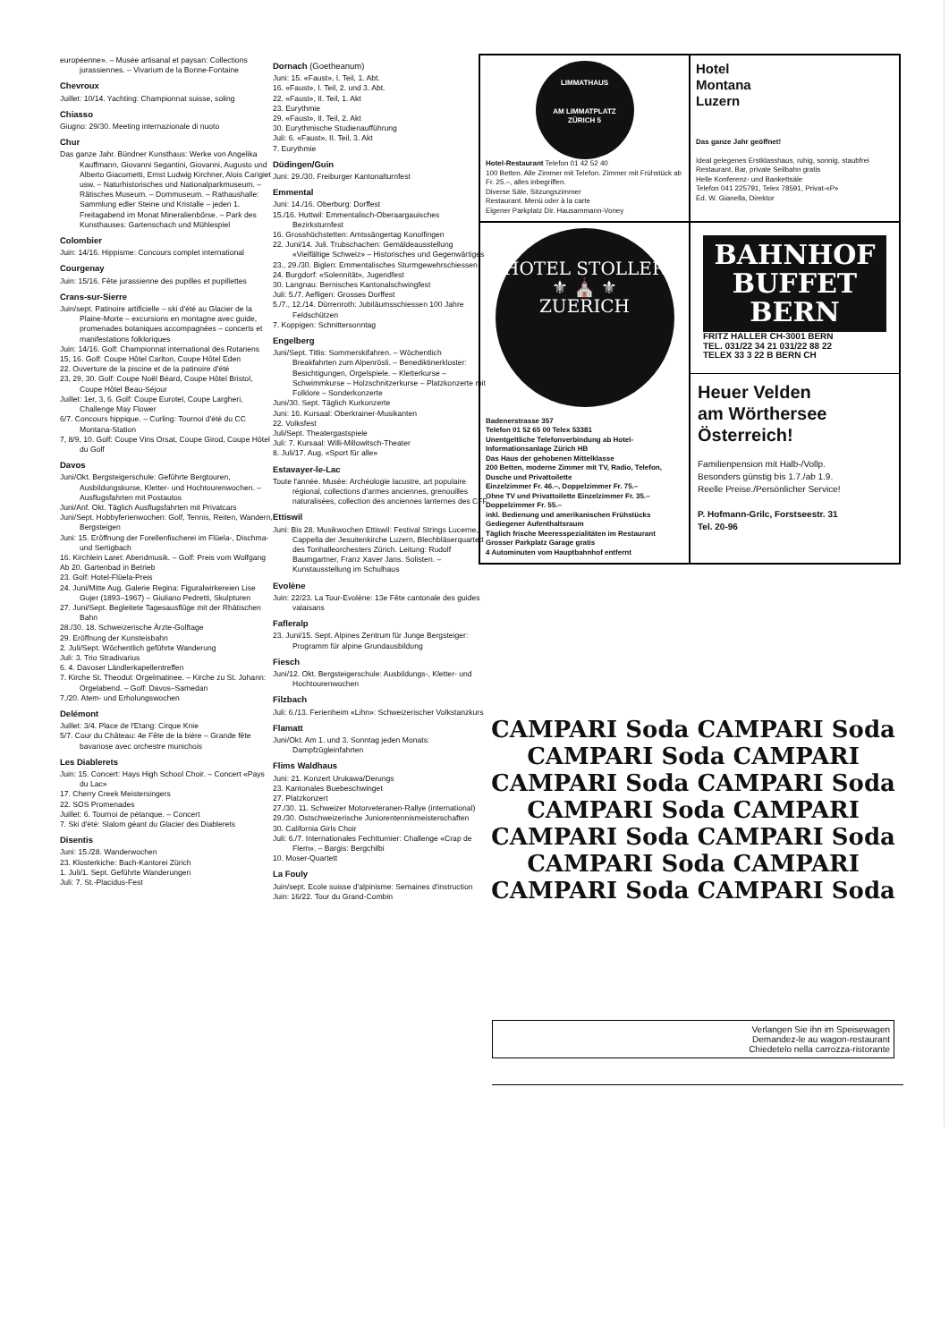européenne». – Musée artisanal et paysan: Collections jurassiennes. – Vivarium de la Bonne-Fontaine
Chevroux
Juillet: 10/14. Yachting: Championnat suisse, soling
Chiasso
Giugno: 29/30. Meeting internazionale di nuoto
Chur
Das ganze Jahr. Bündner Kunsthaus: Werke von Angelika Kauffmann, Giovanni Segantini, Giovanni, Augusto und Alberto Giacometti, Ernst Ludwig Kirchner, Alois Carigiet usw. – Naturhistorisches und Nationalparkmuseum. – Rätisches Museum. – Dommuseum. – Rathaushalle: Sammlung edler Steine und Kristalle – jeden 1. Freitagabend im Monat Mineralienbörse. – Park des Kunsthauses: Gartenschach und Mühlespiel
Colombier
Juin: 14/16. Hippisme: Concours complet international
Courgenay
Juin: 15/16. Fête jurassienne des pupilles et pupillettes
Crans-sur-Sierre
Juin/sept. Patinoire artificielle – ski d'été au Glacier de la Plaine-Morte – excursions en montagne avec guide, promenades botaniques accompagnées – concerts et manifestations folkloriques
Juin: 14/16. Golf: Championnat international des Rotariens
15, 16. Golf: Coupe Hôtel Carlton, Coupe Hôtel Eden
22. Ouverture de la piscine et de la patinoire d'été
23, 29, 30. Golf: Coupe Noël Béard, Coupe Hôtel Bristol, Coupe Hôtel Beau-Séjour
Juillet: 1er, 3, 6. Golf: Coupe Eurotel, Coupe Largheri, Challenge May Flower
6/7. Concours hippique. – Curling: Tournoi d'été du CC Montana-Station
7, 8/9, 10. Golf: Coupe Vins Orsat, Coupe Girod, Coupe Hôtel du Golf
Davos
Juni/Okt. Bergsteigerschule: Geführte Bergtouren, Ausbildungskurse, Kletter- und Hochtourenwochen. – Ausflugsfahrten mit Postautos
Juni/Anf. Okt. Täglich Ausflugsfahrten mit Privatcars
Juni/Sept. Hobbyferienwochen: Golf, Tennis, Reiten, Wandern, Bergsteigen
Juni: 15. Eröffnung der Forellenfischerei im Flüela-, Dischma- und Sertigbach
16. Kirchlein Laret: Abendmusik. – Golf: Preis vom Wolfgang
Ab 20. Gartenbad in Betrieb
23. Golf: Hotel-Flüela-Preis
24. Juni/Mitte Aug. Galerie Regina: Figuralwirkereien Lise Gujer (1893–1967) – Giuliano Pedretti, Skulpturen
27. Juni/Sept. Begleitete Tagesausflüge mit der Rhätischen Bahn
28./30. 18. Schweizerische Ärzte-Golftage
29. Eröffnung der Kunsteisbahn
2. Juli/Sept. Wöchentlich geführte Wanderung
Juli: 3. Trio Stradivarius
6. 4. Davoser Ländlerkapellentreffen
7. Kirche St. Theodul: Orgelmatinee. – Kirche zu St. Johann: Orgelabend. – Golf: Davos–Samedan
7./20. Atem- und Erholungswochen
Delémont
Juillet: 3/4. Place de l'Etang: Cirque Knie
5/7. Cour du Château: 4e Fête de la bière – Grande fête bavariose avec orchestre munichois
Les Diablerets
Juin: 15. Concert: Hays High School Choir. – Concert «Pays du Lac»
17. Cherry Creek Meistersingers
22. SOS Promenades
Juillet: 6. Tournoi de pétanque. – Concert
7. Ski d'été: Slalom géant du Glacier des Diablerets
Disentis
Juni: 15./28. Wanderwochen
23. Klosterkiche: Bach-Kantorei Zürich
1. Juli/1. Sept. Geführte Wanderungen
Juli: 7. St.-Placidus-Fest
Dornach (Goetheanum)
Juni: 15. «Faust», I. Teil, 1. Abt.
16. «Faust», I. Teil, 2. und 3. Abt.
22. «Faust», II. Teil, 1. Akt
23. Eurythmie
29. «Faust», II. Teil, 2. Akt
30. Eurythmische Studienaufführung
Juli: 6. «Faust», II. Teil, 3. Akt
7. Eurythmie
Düdingen/Guin
Juni: 29./30. Freiburger Kantonalturnfest
Emmental
Juni: 14./16. Oberburg: Dorffest
15./16. Huttwil: Emmentalisch-Oberaargauisches Bezirksturnfest
16. Grosshöchstetten: Amtssängertag Konolfingen
22. Juni/14. Juli. Trubschachen: Gemäldeausstellung «Vielfältige Schweiz» – Historisches und Gegenwärtiges
23., 29./30. Biglen: Emmentalisches Sturmgewehrschiessen
24. Burgdorf: «Solennität», Jugendfest
30. Langnau: Bernisches Kantonalschwingfest
Juli: 5./7. Aefligen: Grosses Dorffest
5./7., 12./14. Dürrenroth: Jubiläumsschiessen 100 Jahre Feldschützen
7. Koppigen: Schnittersonntag
Engelberg
Juni/Sept. Titlis: Sommerskifahren. – Wöchentlich Breakfahrten zum Alpenrösli. – Benediktinerkloster: Besichtigungen, Orgelspiele. – Kletterkurse – Schwimmkurse – Holzschnitzerkurse – Platzkonzerte mit Folklore – Sonderkonzerte
Juni/30. Sept. Täglich Kurkonzerte
Juni: 16. Kursaal: Oberkrainer-Musikanten
22. Volksfest
Juli/Sept. Theatergastspiele
Juli: 7. Kursaal: Willi-Millowitsch-Theater
8. Juli/17. Aug. «Sport für alle»
Estavayer-le-Lac
Toute l'année. Musée: Archéologie lacustre, art populaire régional, collections d'armes anciennes, grenouilles naturalisées, collection des anciennes lanternes des CFF
Ettiswil
Juni: Bis 28. Musikwochen Ettiswil: Festival Strings Lucerne, Cappella der Jesuitenkirche Luzern, Blechbläserquartett des Tonhalleorchesters Zürich. Leitung: Rudolf Baumgartner, Franz Xaver Jans. Solisten. – Kunstausstellung im Schulhaus
Evolène
Juin: 22/23. La Tour-Evolène: 13e Fête cantonale des guides valaisans
Fafleralp
23. Juni/15. Sept. Alpines Zentrum für Junge Bergsteiger: Programm für alpine Grundausbildung
Fiesch
Juni/12. Okt. Bergsteigerschule: Ausbildungs-, Kletter- und Hochtourenwochen
Filzbach
Juli: 6./13. Ferienheim «Lihn»: Schweizerischer Volkstanzkurs
Flamatt
Juni/Okt. Am 1. und 3. Sonntag jeden Monats: Dampfzügleinfahrten
Flims Waldhaus
Juni: 21. Konzert Urukawa/Derungs
23. Kantonales Buebeschwinget
27. Platzkonzert
27./30. 11. Schweizer Motorveteranen-Rallye (international)
29./30. Ostschweizerische Juniorentennismeisterschaften
30. California Girls Choir
Juli: 6./7. Internationales Fechtturnier: Challenge «Crap de Flem». – Bargis: Bergchilbi
10. Moser-Quartett
La Fouly
Juin/sept. Ecole suisse d'alpinisme: Semaines d'instruction
Juin: 16/22. Tour du Grand-Combin
LIMMATHAUS
AM LIMMATPLATZ
ZÜRICH 5
Hotel-Restaurant Telefon 01 42 52 40
100 Betten. Alle Zimmer mit Telefon. Zimmer mit Frühstück ab Fr. 25.–, alles inbegriffen.
Diverse Säle, Sitzungszimmer
Restaurant. Menü oder à la carte
Eigener Parkplatz Dir. Hausammann-Voney
Hotel
Montana
Luzern
Das ganze Jahr geöffnet!
Ideal gelegenes Erstklasshaus, ruhig, sonnig, staubfrei
Restaurant, Bar, private Seilbahn gratis
Helle Konferenz- und Bankettsäle
Telefon 041 225791, Telex 78591, Privat-«P»
Ed. W. Gianella, Direktor
HOTEL STOLLER
⚜ ⛪ ⚜
ZUERICH
Badenerstrasse 357
Telefon 01 52 65 00 Telex 53381
Unentgeltliche Telefonverbindung ab Hotel-Informationsanlage Zürich HB
Das Haus der gehobenen Mittelklasse
200 Betten, moderne Zimmer mit TV, Radio, Telefon, Dusche und Privattoilette
Einzelzimmer Fr. 46.–, Doppelzimmer Fr. 75.–
Ohne TV und Privattoilette Einzelzimmer Fr. 35.– Doppelzimmer Fr. 55.–
inkl. Bedienung und amerikanischen Frühstücks
Gediegener Aufenthaltsraum
Täglich frische Meeresspezialitäten im Restaurant
Grosser Parkplatz Garage gratis
4 Autominuten vom Hauptbahnhof entfernt
BAHNHOF
BUFFET
BERN
FRITZ HALLER CH-3001 BERN
TEL. 031/22 34 21 031/22 88 22
TELEX 33 3 22 B BERN CH
Heuer Velden
am Wörthersee
Österreich!
Familienpension mit Halb-/Vollp.
Besonders günstig bis 1.7./ab 1.9.
Reelle Preise./Persönlicher Service!
P. Hofmann-Grilc, Forstseestr. 31
Tel. 20-96
CAMPARI Soda CAMPARI Soda
CAMPARI Soda CAMPARI
CAMPARI Soda CAMPARI Soda
CAMPARI Soda CAMPARI
CAMPARI Soda CAMPARI Soda
CAMPARI Soda CAMPARI
CAMPARI Soda CAMPARI Soda
Verlangen Sie ihn im Speisewagen
Demandez-le au wagon-restaurant
Chiedetelo nella carrozza-ristorante